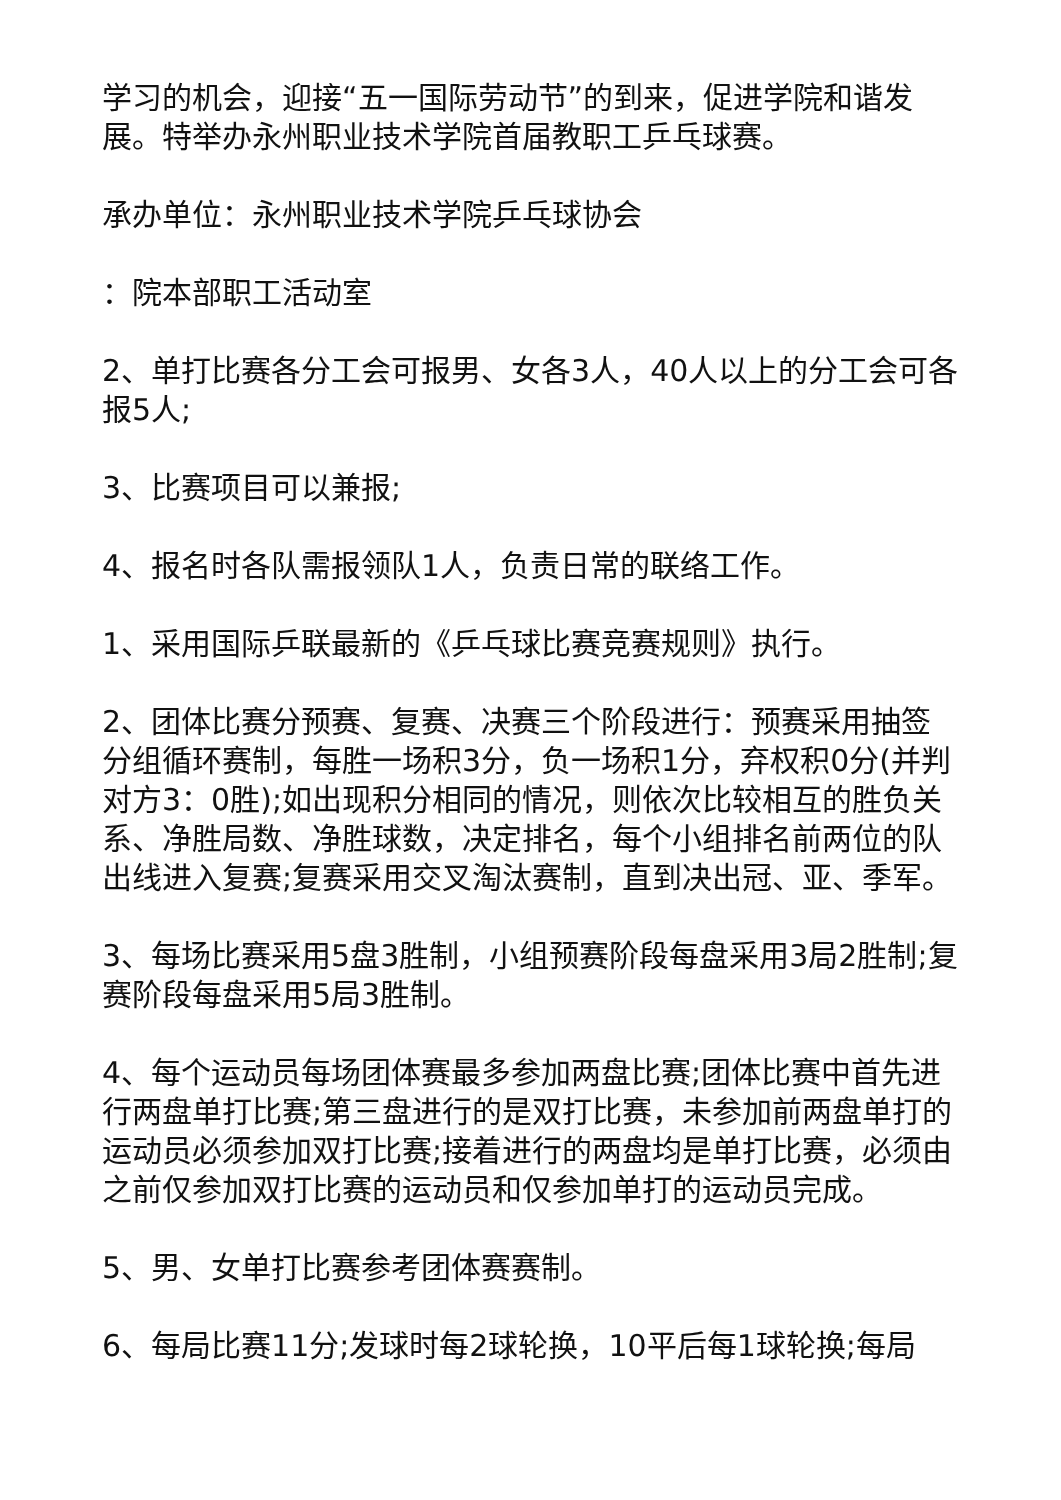学习的机会，迎接“五一国际劳动节”的到来，促进学院和谐发展。特举办永州职业技术学院首届教职工乒乓球赛。
承办单位：永州职业技术学院乒乓球协会
：院本部职工活动室
2、单打比赛各分工会可报男、女各3人，40人以上的分工会可各报5人;
3、比赛项目可以兼报;
4、报名时各队需报领队1人，负责日常的联络工作。
1、采用国际乒联最新的《乒乓球比赛竞赛规则》执行。
2、团体比赛分预赛、复赛、决赛三个阶段进行：预赛采用抽签分组循环赛制，每胜一场积3分，负一场积1分，弃权积0分(并判对方3：0胜);如出现积分相同的情况，则依次比较相互的胜负关系、净胜局数、净胜球数，决定排名，每个小组排名前两位的队出线进入复赛;复赛采用交叉淘汰赛制，直到决出冠、亚、季军。
3、每场比赛采用5盘3胜制，小组预赛阶段每盘采用3局2胜制;复赛阶段每盘采用5局3胜制。
4、每个运动员每场团体赛最多参加两盘比赛;团体比赛中首先进行两盘单打比赛;第三盘进行的是双打比赛，未参加前两盘单打的运动员必须参加双打比赛;接着进行的两盘均是单打比赛，必须由之前仅参加双打比赛的运动员和仅参加单打的运动员完成。
5、男、女单打比赛参考团体赛赛制。
6、每局比赛11分;发球时每2球轮换，10平后每1球轮换;每局